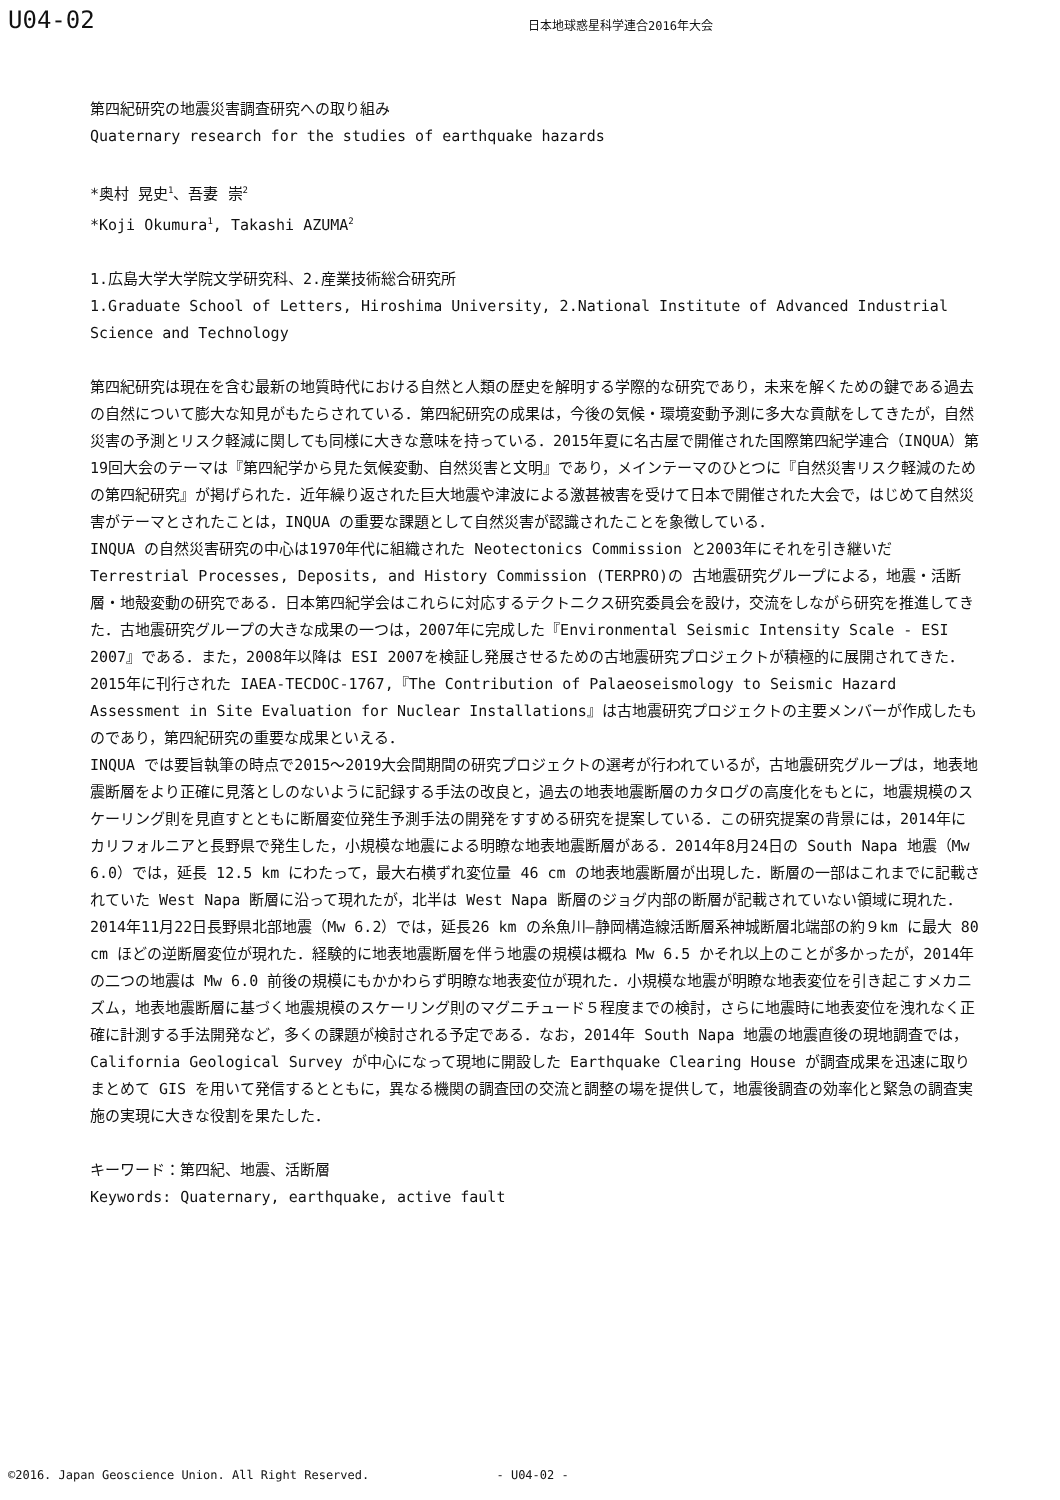U04-02
日本地球惑星科学連合2016年大会
第四紀研究の地震災害調査研究への取り組み
Quaternary research for the studies of earthquake hazards
*奥村 晃史<sup>1</sup>、吾妻 崇<sup>2</sup>
*Koji Okumura<sup>1</sup>, Takashi AZUMA<sup>2</sup>
1.広島大学大学院文学研究科、2.産業技術総合研究所
1.Graduate School of Letters, Hiroshima University, 2.National Institute of Advanced Industrial Science and Technology
第四紀研究は現在を含む最新の地質時代における自然と人類の歴史を解明する学際的な研究であり，未来を解くための鍵である過去の自然について膨大な知見がもたらされている．第四紀研究の成果は，今後の気候・環境変動予測に多大な貢献をしてきたが，自然災害の予測とリスク軽減に関しても同様に大きな意味を持っている．2015年夏に名古屋で開催された国際第四紀学連合（INQUA）第19回大会のテーマは『第四紀学から見た気候変動、自然災害と文明』であり，メインテーマのひとつに『自然災害リスク軽減のための第四紀研究』が掲げられた．近年繰り返された巨大地震や津波による激甚被害を受けて日本で開催された大会で，はじめて自然災害がテーマとされたことは，INQUA の重要な課題として自然災害が認識されたことを象徴している．
INQUA の自然災害研究の中心は1970年代に組織された Neotectonics Commission と2003年にそれを引き継いだ Terrestrial Processes, Deposits, and History Commission (TERPRO)の 古地震研究グループによる，地震・活断層・地殻変動の研究である．日本第四紀学会はこれらに対応するテクトニクス研究委員会を設け，交流をしながら研究を推進してきた．古地震研究グループの大きな成果の一つは，2007年に完成した『Environmental Seismic Intensity Scale - ESI 2007』である．また，2008年以降は ESI 2007を検証し発展させるための古地震研究プロジェクトが積極的に展開されてきた．2015年に刊行された IAEA-TECDOC-1767,『The Contribution of Palaeoseismology to Seismic Hazard Assessment in Site Evaluation for Nuclear Installations』は古地震研究プロジェクトの主要メンバーが作成したものであり，第四紀研究の重要な成果といえる．
INQUA では要旨執筆の時点で2015〜2019大会間期間の研究プロジェクトの選考が行われているが，古地震研究グループは，地表地震断層をより正確に見落としのないように記録する手法の改良と，過去の地表地震断層のカタログの高度化をもとに，地震規模のスケーリング則を見直すとともに断層変位発生予測手法の開発をすすめる研究を提案している．この研究提案の背景には，2014年にカリフォルニアと長野県で発生した，小規模な地震による明瞭な地表地震断層がある．2014年8月24日の South Napa 地震（Mw 6.0）では，延長 12.5 km にわたって，最大右横ずれ変位量 46 cm の地表地震断層が出現した．断層の一部はこれまでに記載されていた West Napa 断層に沿って現れたが，北半は West Napa 断層のジョグ内部の断層が記載されていない領域に現れた．2014年11月22日長野県北部地震（Mw 6.2）では，延長26 km の糸魚川–静岡構造線活断層系神城断層北端部の約９km に最大 80 cm ほどの逆断層変位が現れた．経験的に地表地震断層を伴う地震の規模は概ね Mw 6.5 かそれ以上のことが多かったが，2014年の二つの地震は Mw 6.0 前後の規模にもかかわらず明瞭な地表変位が現れた．小規模な地震が明瞭な地表変位を引き起こすメカニズム，地表地震断層に基づく地震規模のスケーリング則のマグニチュード５程度までの検討，さらに地震時に地表変位を洩れなく正確に計測する手法開発など，多くの課題が検討される予定である．なお，2014年 South Napa 地震の地震直後の現地調査では，California Geological Survey が中心になって現地に開設した Earthquake Clearing House が調査成果を迅速に取りまとめて GIS を用いて発信するとともに，異なる機関の調査団の交流と調整の場を提供して，地震後調査の効率化と緊急の調査実施の実現に大きな役割を果たした．
キーワード：第四紀、地震、活断層
Keywords: Quaternary, earthquake, active fault
©2016. Japan Geoscience Union. All Right Reserved. - U04-02 -